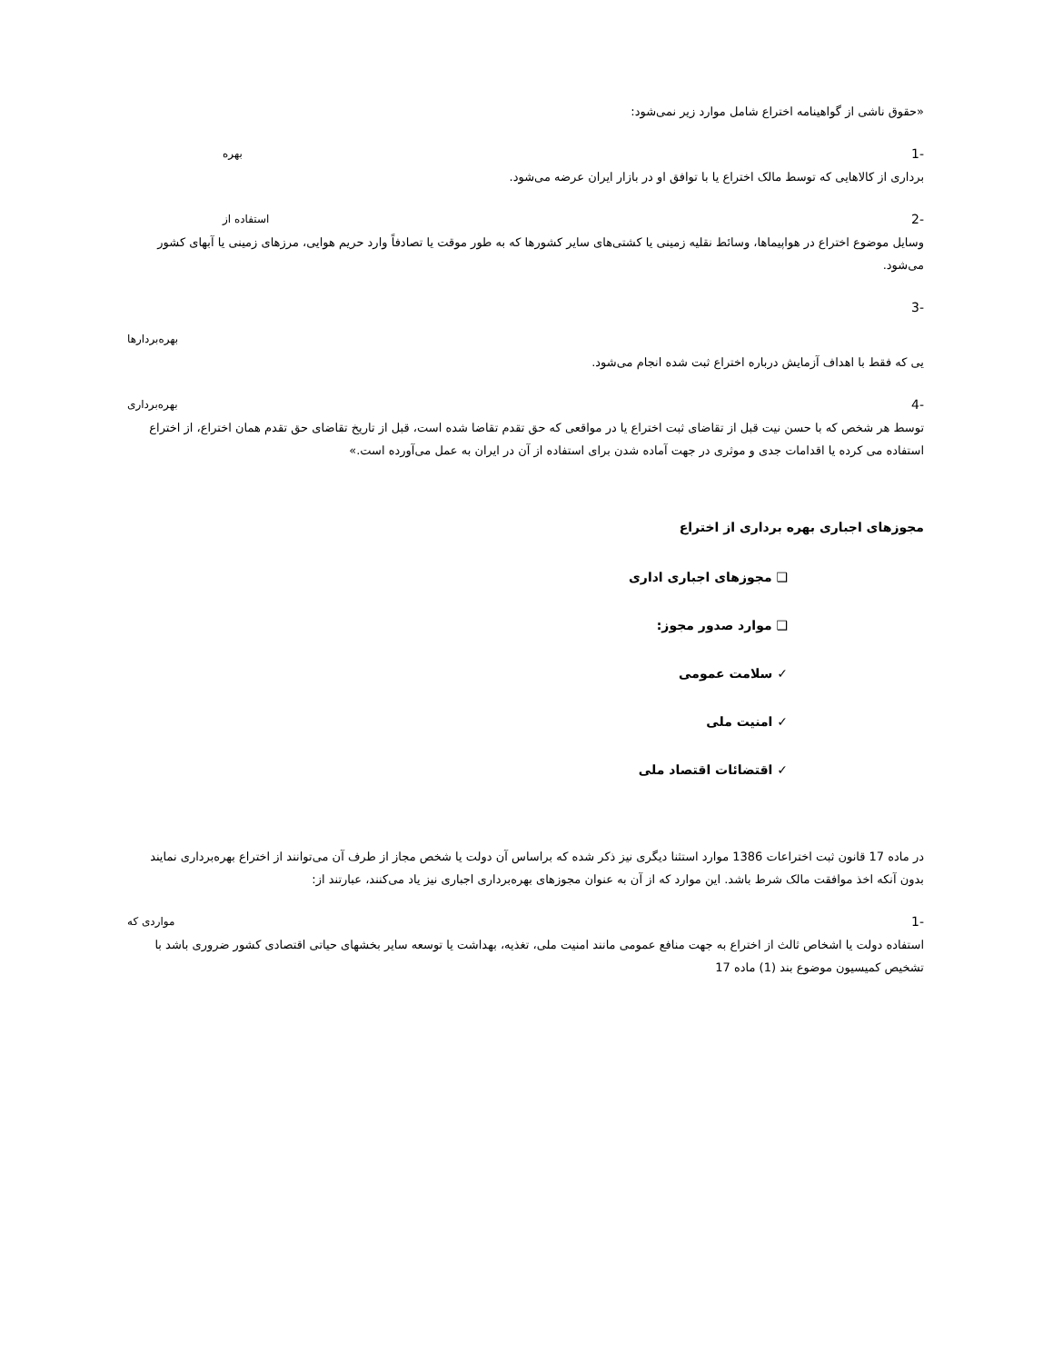«حقوق ناشی از گواهینامه اختراع شامل موارد زیر نمی‌شود:
-1 بهره
برداری از کالاهایی که توسط مالک اختراع یا با توافق او در بازار ایران عرضه می‌شود.
-2 استفاده از
وسایل موضوع اختراع در هواپیماها، وسائط نقلیه زمینی یا کشتی‌های سایر کشورها که به طور موقت یا تصادفاً وارد حریم هوایی، مرزهای زمینی یا آبهای کشور می‌شود.
-3
بهره‌بردارها
یی که فقط با اهداف آزمایش درباره اختراع ثبت شده انجام می‌شود.
-4 بهره‌برداری
توسط هر شخص که با حسن نیت قبل از تقاضای ثبت اختراع یا در مواقعی که حق تقدم تقاضا شده است، قبل از تاریخ تقاضای حق تقدم همان اختراع، از اختراع استفاده می کرده یا اقدامات جدی و موثری در جهت آماده شدن برای استفاده از آن در ایران به عمل می‌آورده است.»
مجوزهای اجباری بهره برداری از اختراع
❑ مجوزهای اجباری اداری
❑ موارد صدور مجوز:
✓ سلامت عمومی
✓ امنیت ملی
✓ اقتضائات اقتصاد ملی
در ماده 17 قانون ثبت اختراعات 1386 موارد استثنا دیگری نیز ذکر شده که براساس آن دولت یا شخص مجاز از طرف آن می‌توانند از اختراع بهره‌برداری نمایند بدون آنکه اخذ موافقت مالک شرط باشد. این موارد که از آن به عنوان مجوزهای بهره‌برداری اجباری نیز یاد می‌کنند، عبارتند از:
-1 مواردی که
استفاده دولت یا اشخاص ثالث از اختراع به جهت منافع عمومی مانند امنیت ملی، تغذیه، بهداشت یا توسعه سایر بخشهای حیاتی اقتصادی کشور ضروری باشد با تشخیص کمیسیون موضوع بند (1) ماده 17